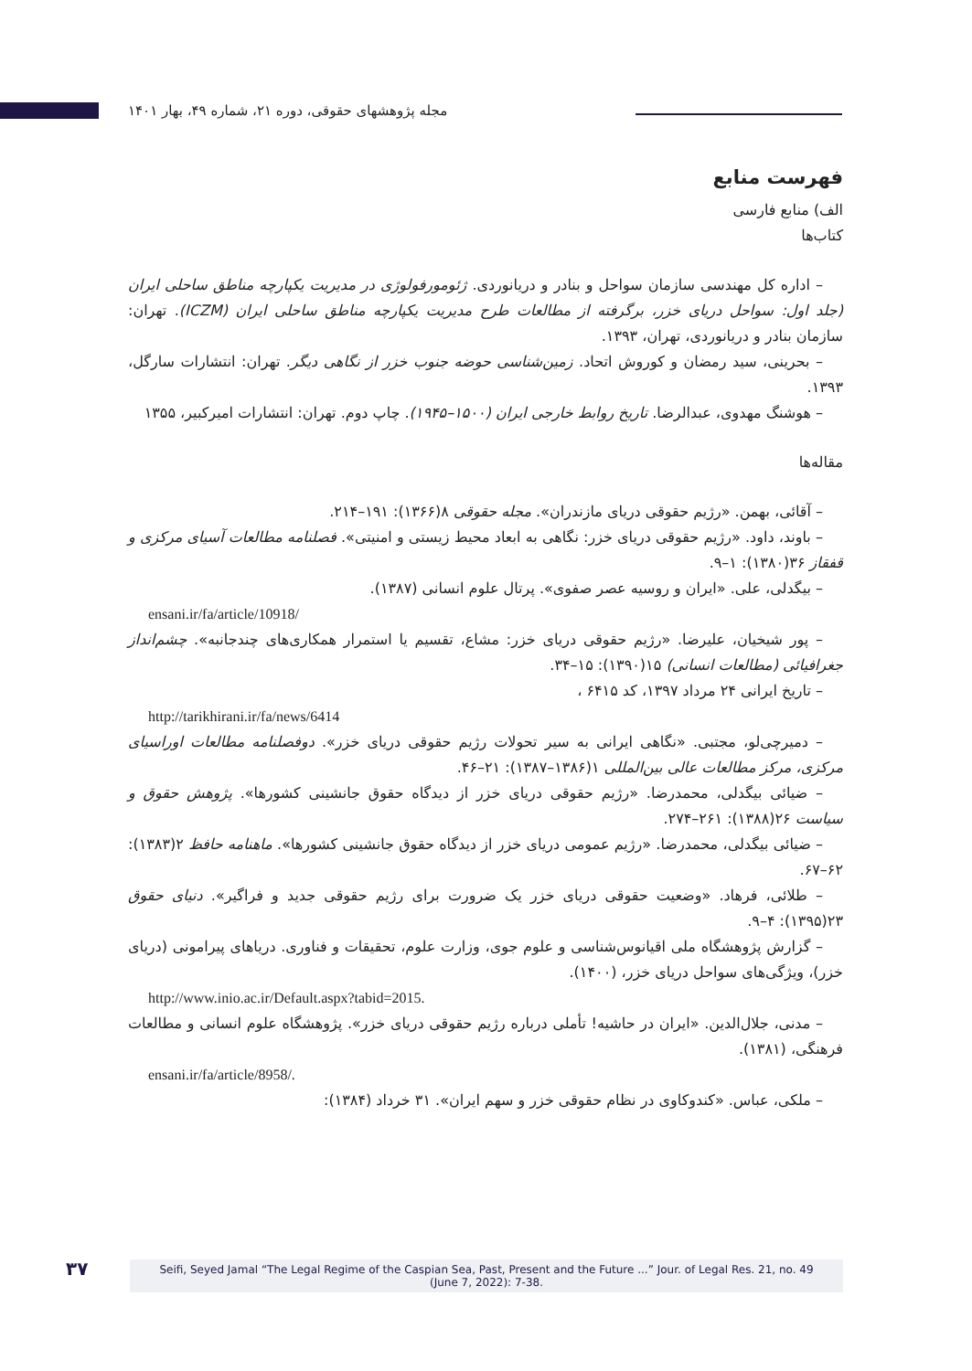مجله پژوهشهای حقوقی، دوره ۲۱، شماره ۴۹، بهار ۱۴۰۱
فهرست منابع
الف) منابع فارسی
کتاب‌ها
– اداره کل مهندسی سازمان سواحل و بنادر و دریانوردی. ژئومورفولوژی در مدیریت یکپارچه مناطق ساحلی ایران (جلد اول: سواحل دریای خزر، برگرفته از مطالعات طرح مدیریت یکپارچه مناطق ساحلی ایران (ICZM). تهران: سازمان بنادر و دریانوردی، تهران، ۱۳۹۳.
– بحرینی، سید رمضان و کوروش اتحاد. زمین‌شناسی حوضه جنوب خزر از نگاهی دیگر. تهران: انتشارات سارگل، ۱۳۹۳.
– هوشنگ مهدوی، عبدالرضا. تاریخ روابط خارجی ایران (۱۵۰۰–۱۹۴۵). چاپ دوم. تهران: انتشارات امیرکبیر، ۱۳۵۵
مقاله‌ها
– آقائی، بهمن. «رژیم حقوقی دریای مازندران». مجله حقوقی ۸(۱۳۶۶): ۱۹۱–۲۱۴.
– باوند، داود. «رژیم حقوقی دریای خزر: نگاهی به ابعاد محیط زیستی و امنیتی». فصلنامه مطالعات آسیای مرکزی و قفقاز ۳۶(۱۳۸۰): ۱–۹.
– بیگدلی، علی. «ایران و روسیه عصر صفوی». پرتال علوم انسانی (۱۳۸۷).
ensani.ir/fa/article/10918/
– پور شیخیان، علیرضا. «رژیم حقوقی دریای خزر: مشاع، تقسیم یا استمرار همکاری‌های چندجانبه». چشم‌انداز جغرافیائی (مطالعات انسانی) ۱۵(۱۳۹۰): ۱۵–۳۴.
– تاریخ ایرانی ۲۴ مرداد ۱۳۹۷، کد ۶۴۱۵ ،
http://tarikhirani.ir/fa/news/6414
– دمیرچی‌لو، مجتبی. «نگاهی ایرانی به سیر تحولات رژیم حقوقی دریای خزر». دوفصلنامه مطالعات اوراسیای مرکزی، مرکز مطالعات عالی بین‌المللی ۱(۱۳۸۶–۱۳۸۷): ۲۱–۴۶.
– ضیائی بیگدلی، محمدرضا. «رژیم حقوقی دریای خزر از دیدگاه حقوق جانشینی کشورها». پژوهش حقوق و سیاست ۲۶(۱۳۸۸): ۲۶۱–۲۷۴.
– ضیائی بیگدلی، محمدرضا. «رژیم عمومی دریای خزر از دیدگاه حقوق جانشینی کشورها». ماهنامه حافظ ۲(۱۳۸۳): ۶۲–۶۷.
– طلائی، فرهاد. «وضعیت حقوقی دریای خزر یک ضرورت برای رژیم حقوقی جدید و فراگیر». دنیای حقوق ۲۳(۱۳۹۵): ۴–۹.
– گزارش پژوهشگاه ملی اقیانوس‌شناسی و علوم جوی، وزارت علوم، تحقیقات و فناوری. دریاهای پیرامونی (دریای خزر)، ویژگی‌های سواحل دریای خزر، (۱۴۰۰).
http://www.inio.ac.ir/Default.aspx?tabid=2015.
– مدنی، جلال‌الدین. «ایران در حاشیه! تأملی درباره رژیم حقوقی دریای خزر». پژوهشگاه علوم انسانی و مطالعات فرهنگی، (۱۳۸۱).
ensani.ir/fa/article/8958/.
– ملکی، عباس. «کندوکاوی در نظام حقوقی خزر و سهم ایران». ۳۱ خرداد (۱۳۸۴):
۳۷
Seifi, Seyed Jamal “The Legal Regime of the Caspian Sea, Past, Present and the Future ...” Jour. of Legal Res. 21, no. 49
(June 7, 2022): 7-38.